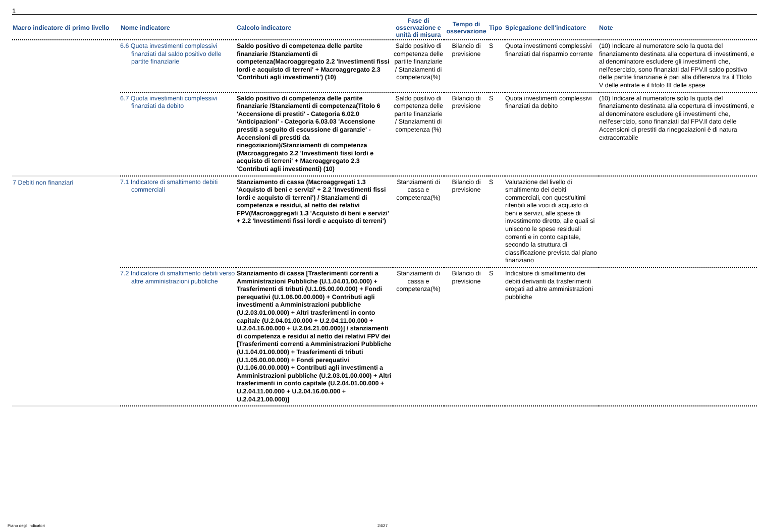1
| Macro indicatore di primo livello | Nome indicatore | Calcolo indicatore | Fase di osservazione e unità di misura | Tempo di osservazione | Tipo | Spiegazione dell'indicatore | Note |
| --- | --- | --- | --- | --- | --- | --- | --- |
| | 6.6 Quota investimenti complessivi finanziati dal saldo positivo delle partite finanziarie | Saldo positivo di competenza delle partite finanziarie /Stanziamenti di competenza(Macroaggregato 2.2 'Investimenti fissi lordi e acquisto di terreni' + Macroaggregato 2.3 'Contributi agli investimenti') (10) | Saldo positivo di competenza delle partite finanziarie / Stanziamenti di competenza(%) | Bilancio di previsione | S | Quota investimenti complessivi finanziati dal risparmio corrente | (10) Indicare al numeratore solo la quota del finanziamento destinata alla copertura di investimenti, e al denominatore escludere gli investimenti che, nell'esercizio, sono finanziati dal FPV.Il saldo positivo delle partite finanziarie è pari alla differenza tra il TItolo V delle entrate e il titolo III delle spese |
| | 6.7 Quota investimenti complessivi finanziati da debito | Saldo positivo di competenza delle partite finanziarie /Stanziamenti di competenza(Titolo 6 'Accensione di prestiti' - Categoria 6.02.0 'Anticipazioni' - Categoria 6.03.03 'Accensione prestiti a seguito di escussione di garanzie' - Accensioni di prestiti da rinegoziazioni)/Stanziamenti di competenza (Macroaggregato 2.2 'Investimenti fissi lordi e acquisto di terreni' + Macroaggregato 2.3 'Contributi agli investimenti) (10) | Saldo positivo di competenza delle partite finanziarie / Stanziamenti di competenza (%) | Bilancio di previsione | S | Quota investimenti complessivi finanziati da debito | (10) Indicare al numeratore solo la quota del finanziamento destinata alla copertura di investimenti, e al denominatore escludere gli investimenti che, nell'esercizio, sono finanziati dal FPV.Il dato delle Accensioni di prestiti da rinegoziazioni è di natura extracontabile |
| 7 Debiti non finanziari | 7.1 Indicatore di smaltimento debiti commerciali | Stanziamento di cassa (Macroaggregati 1.3 'Acquisto di beni e servizi' + 2.2 'Investimenti fissi lordi e acquisto di terreni') / Stanziamenti di competenza e residui, al netto dei relativi FPV(Macroaggregati 1.3 'Acquisto di beni e servizi' + 2.2 'Investimenti fissi lordi e acquisto di terreni') | Stanziamenti di cassa e competenza(%) | Bilancio di previsione | S | Valutazione del livello di smaltimento dei debiti commerciali, con quest'ultimi riferibili alle voci di acquisto di beni e servizi, alle spese di investimento diretto, alle quali si uniscono le spese residuali correnti e in conto capitale, secondo la struttura di classificazione prevista dal piano finanziario | |
| | 7.2 Indicatore di smaltimento debiti verso altre amministrazioni pubbliche | Stanziamento di cassa [Trasferimenti correnti a Amministrazioni Pubbliche (U.1.04.01.00.000) + Trasferimenti di tributi (U.1.05.00.00.000) + Fondi perequativi (U.1.06.00.00.000) + Contributi agli investimenti a Amministrazioni pubbliche (U.2.03.01.00.000) + Altri trasferimenti in conto capitale (U.2.04.01.00.000 + U.2.04.11.00.000 + U.2.04.16.00.000 + U.2.04.21.00.000)] / stanziamenti di competenza e residui al netto dei relativi FPV dei [Trasferimenti correnti a Amministrazioni Pubbliche (U.1.04.01.00.000) + Trasferimenti di tributi (U.1.05.00.00.000) + Fondi perequativi (U.1.06.00.00.000) + Contributi agli investimenti a Amministrazioni pubbliche (U.2.03.01.00.000) + Altri trasferimenti in conto capitale (U.2.04.01.00.000 + U.2.04.11.00.000 + U.2.04.16.00.000 + U.2.04.21.00.000)] | Stanziamenti di cassa e competenza(%) | Bilancio di previsione | S | Indicatore di smaltimento dei debiti derivanti da trasferimenti erogati ad altre amministrazioni pubbliche | |
Piano degli indicatori 24/27